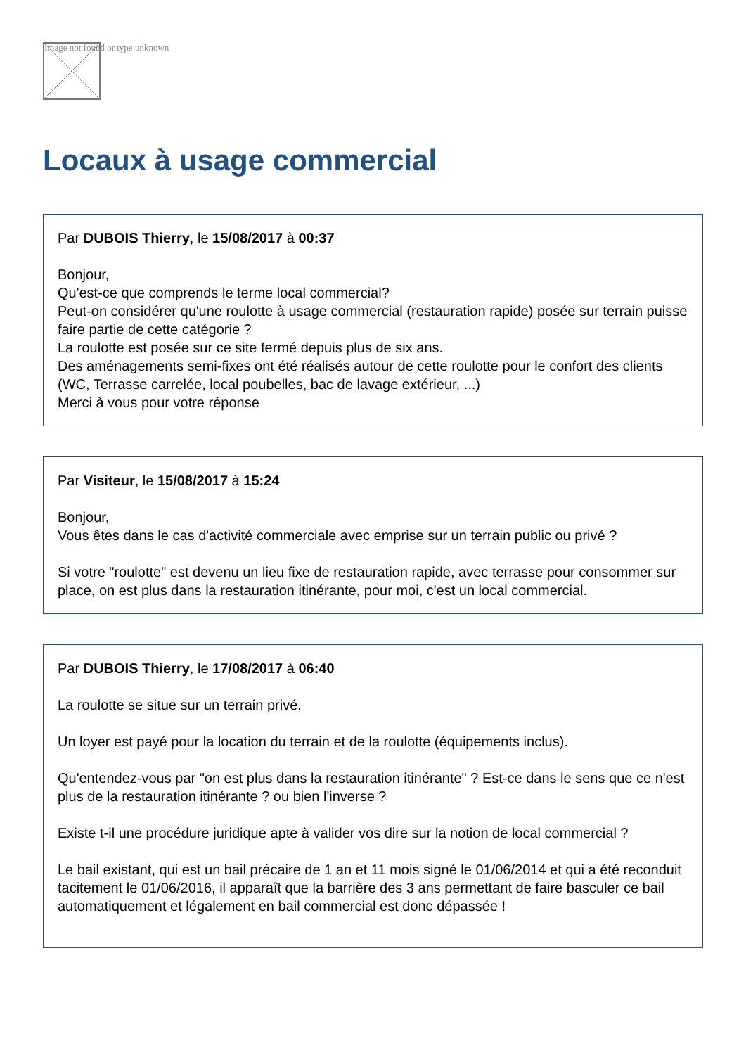Image not found or type unknown
Locaux à usage commercial
Par DUBOIS Thierry, le 15/08/2017 à 00:37
Bonjour,
Qu'est-ce que comprends le terme local commercial?
Peut-on considérer qu'une roulotte à usage commercial (restauration rapide) posée sur terrain puisse faire partie de cette catégorie ?
La roulotte est posée sur ce site fermé depuis plus de six ans.
Des aménagements semi-fixes ont été réalisés autour de cette roulotte pour le confort des clients (WC, Terrasse carrelée, local poubelles, bac de lavage extérieur, ...)
Merci à vous pour votre réponse
Par Visiteur, le 15/08/2017 à 15:24
Bonjour,
Vous êtes dans le cas d'activité commerciale avec emprise sur un terrain public ou privé ?
Si votre "roulotte" est devenu un lieu fixe de restauration rapide, avec terrasse pour consommer sur place, on est plus dans la restauration itinérante, pour moi, c'est un local commercial.
Par DUBOIS Thierry, le 17/08/2017 à 06:40
La roulotte se situe sur un terrain privé.
Un loyer est payé pour la location du terrain et de la roulotte (équipements inclus).
Qu'entendez-vous par "on est plus dans la restauration itinérante" ? Est-ce dans le sens que ce n'est plus de la restauration itinérante ? ou bien l'inverse ?
Existe t-il une procédure juridique apte à valider vos dire sur la notion de local commercial ?
Le bail existant, qui est un bail précaire de 1 an et 11 mois signé le 01/06/2014 et qui a été reconduit tacitement le 01/06/2016, il apparaît que la barrière des 3 ans permettant de faire basculer ce bail automatiquement et légalement en bail commercial est donc dépassée !